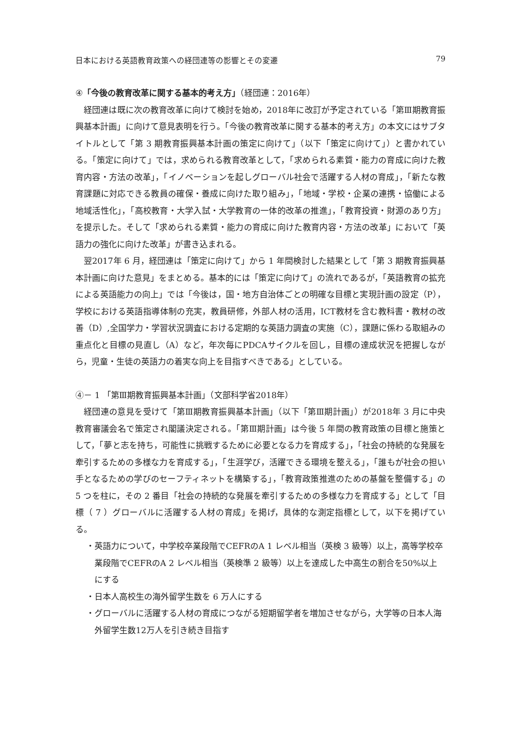日本における英語教育政策への経団連等の影響とその変遷 79
④「今後の教育改革に関する基本的考え方」（経団連：2016年）
経団連は既に次の教育改革に向けて検討を始め，2018年に改訂が予定されている「第Ⅲ期教育振興基本計画」に向けて意見表明を行う。「今後の教育改革に関する基本的考え方」の本文にはサブタイトルとして「第 3 期教育振興基本計画の策定に向けて」（以下「策定に向けて」）と書かれている。「策定に向けて」では，求められる教育改革として，「求められる素質・能力の育成に向けた教育内容・方法の改革」，「イノベーションを起しグローバル社会で活躍する人材の育成」，「新たな教育課題に対応できる教員の確保・養成に向けた取り組み」，「地域・学校・企業の連携・協働による地域活性化」，「高校教育・大学入試・大学教育の一体的改革の推進」，「教育投資・財源のあり方」を提示した。そして「求められる素質・能力の育成に向けた教育内容・方法の改革」において「英語力の強化に向けた改革」が書き込まれる。
翌2017年 6 月，経団連は「策定に向けて」から 1 年間検討した結果として「第 3 期教育振興基本計画に向けた意見」をまとめる。基本的には「策定に向けて」の流れであるが，「英語教育の拡充による英語能力の向上」では「今後は，国・地方自治体ごとの明確な目標と実現計画の設定（P），学校における英語指導体制の充実，教員研修，外部人材の活用，ICT教材を含む教科書・教材の改善（D）,全国学力・学習状況調査における定期的な英語力調査の実施（C），課題に係わる取組みの重点化と目標の見直し（A）など，年次毎にPDCAサイクルを回し，目標の達成状況を把握しながら，児童・生徒の英語力の着実な向上を目指すべきである」としている。
④－ 1 「第Ⅲ期教育振興基本計画」（文部科学省2018年）
経団連の意見を受けて「第Ⅲ期教育振興基本計画」（以下「第Ⅲ期計画」）が2018年 3 月に中央教育審議会名で策定され閣議決定される。「第Ⅲ期計画」は今後 5 年間の教育政策の目標と施策として，「夢と志を持ち，可能性に挑戦するために必要となる力を育成する」，「社会の持続的な発展を牽引するための多様な力を育成する」，「生涯学び，活躍できる環境を整える」，「誰もが社会の担い手となるための学びのセーフティネットを構築する」，「教育政策推進のための基盤を整備する」の 5 つを柱に，その 2 番目「社会の持続的な発展を牽引するための多様な力を育成する」として「目標（ 7 ）グローバルに活躍する人材の育成」を掲げ，具体的な測定指標として，以下を掲げている。
・英語力について，中学校卒業段階でCEFRのA 1 レベル相当（英検 3 級等）以上，高等学校卒業段階でCEFRのA 2 レベル相当（英検準 2 級等）以上を達成した中高生の割合を50%以上にする
・日本人高校生の海外留学生数を 6 万人にする
・グローバルに活躍する人材の育成につながる短期留学者を増加させながら，大学等の日本人海外留学生数12万人を引き続き目指す